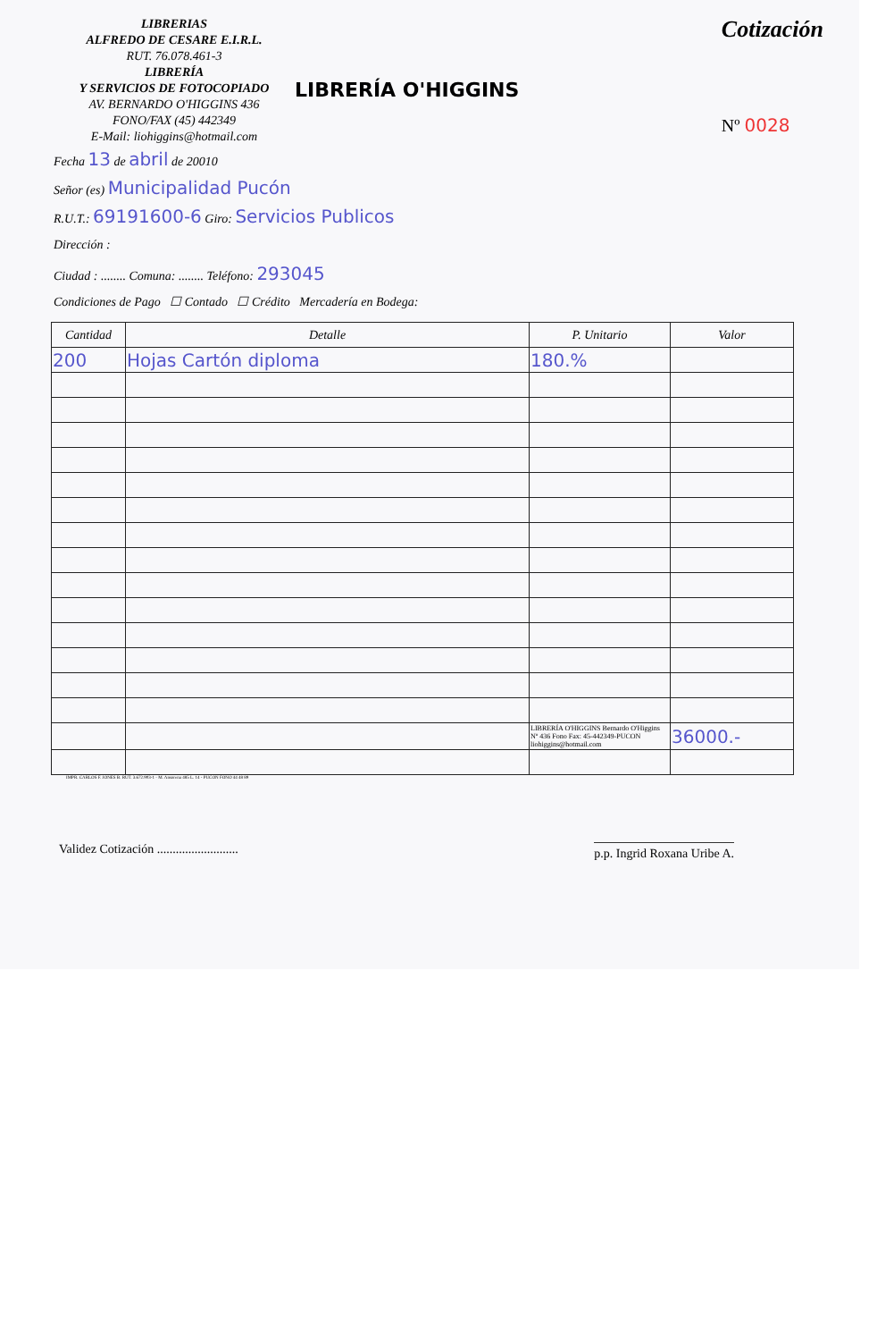LIBRERIAS
ALFREDO DE CESARE E.I.R.L.
RUT. 76.078.461-3
LIBRERÍA
Y SERVICIOS DE FOTOCOPIADO
AV. BERNARDO O'HIGGINS 436
FONO/FAX (45) 442349
E-Mail: liohiggins@hotmail.com
LIBRERÍA O'HIGGINS
Cotización
Nº 0028
Fecha 13 de abril de 20010
Señor (es) Municipalidad Pucón
R.U.T.: 69191600-6 Giro: Servicios Publicos
Dirección :
Ciudad : ........ Comuna: ........ Teléfono: 293045
Condiciones de Pago ☐ Contado ☐ Crédito Mercadería en Bodega:
| Cantidad | Detalle | P. Unitario | Valor |
| --- | --- | --- | --- |
| 200 | Hojas Cartón diploma | 180.% | |
| | | LIBRERÍA O'HIGGINS Bernardo O'Higgins Nº 436 Fono Fax: 45-442349-PUCON liohiggins@hotmail.com | 36000.- |
IMPR. CARLOS F. JONES B. RUT. 3.672.903-1 - M. Ansorena 485 L. 14 - PUCON FONO 44 48 89
Validez Cotización .......................... p.p. Ingrid Roxana Uribe A.